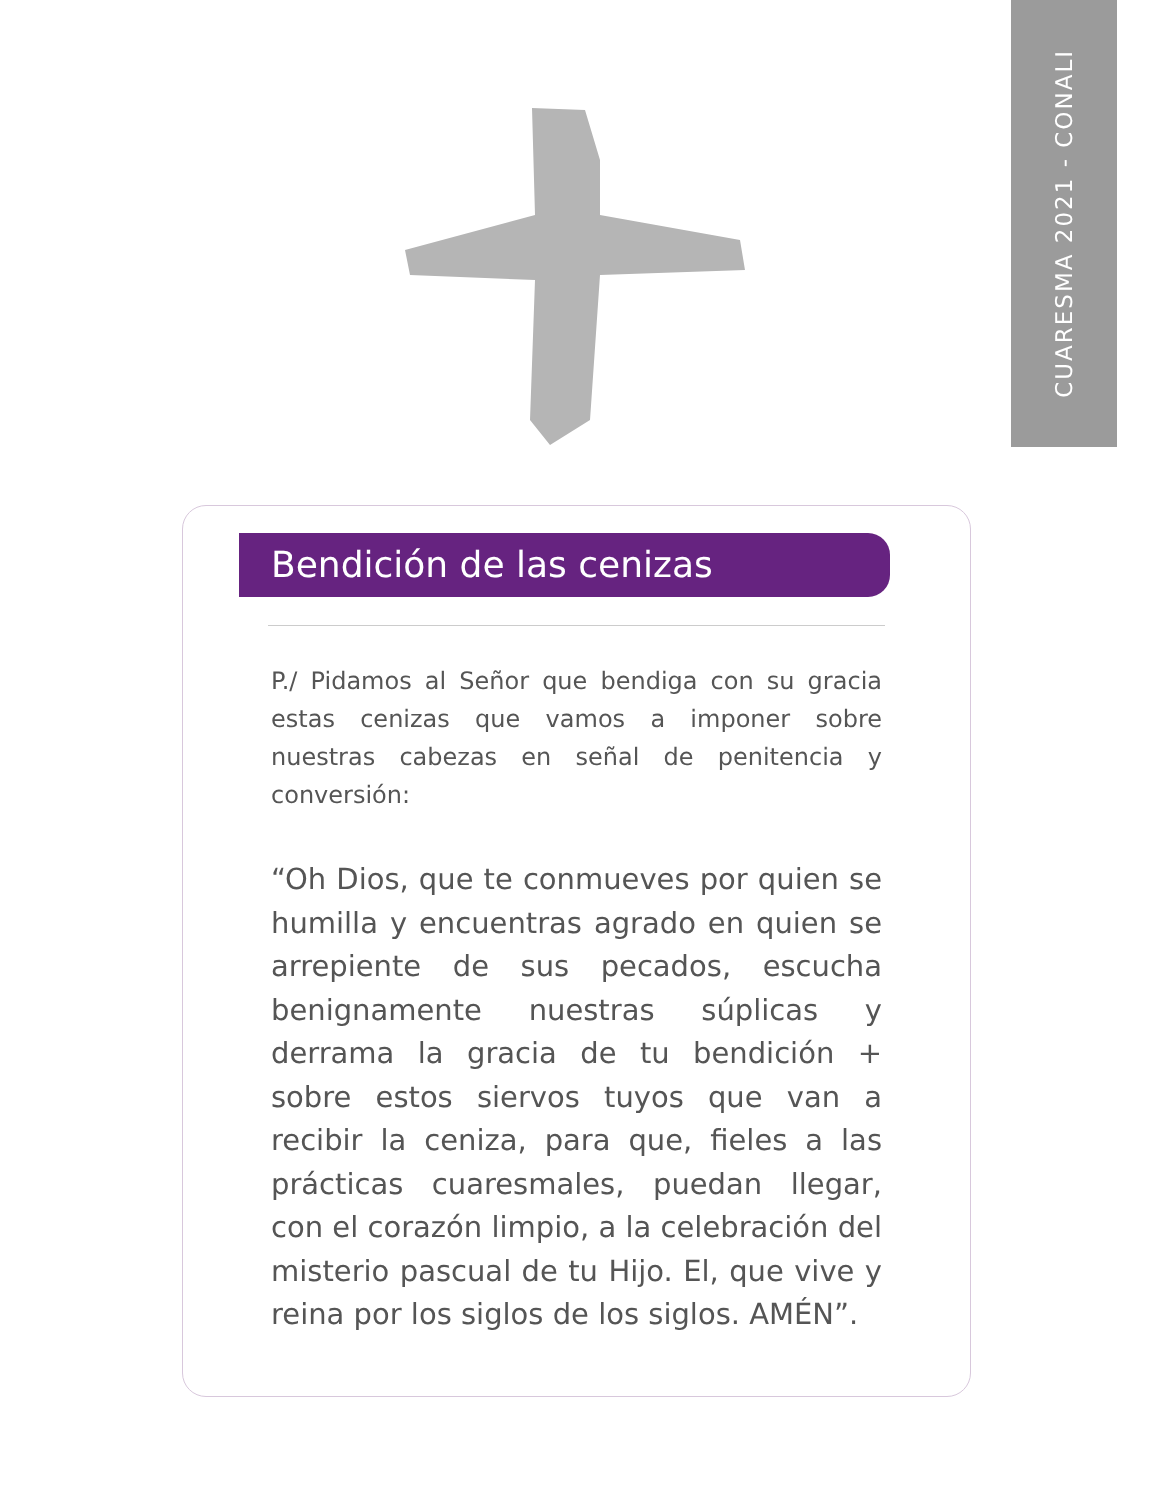CUARESMA 2021 - CONALI
Bendición de las cenizas
P./ Pidamos al Señor que bendiga con su gracia estas cenizas que vamos a imponer sobre nuestras cabezas en señal de penitencia y conversión:
“Oh Dios, que te conmueves por quien se humilla y encuentras agrado en quien se arrepiente de sus pecados, escucha benignamente nuestras súplicas y derrama la gracia de tu bendición + sobre estos siervos tuyos que van a recibir la ceniza, para que, fieles a las prácticas cuaresmales, puedan llegar, con el corazón limpio, a la celebración del misterio pascual de tu Hijo. El, que vive y reina por los siglos de los siglos. AMÉN”.